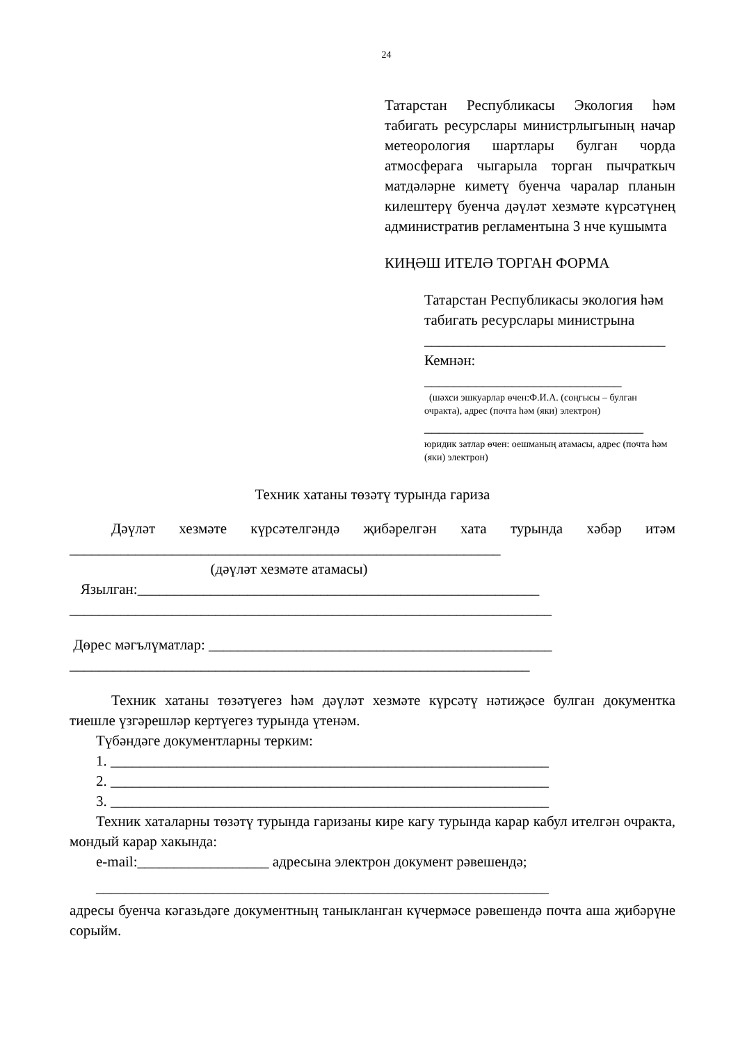24
Татарстан Республикасы Экология һәм табигать ресурслары министрлыгының начар метеорология шартлары булган чорда атмосферага чыгарыла торган пычраткыч матдәләрне киметү буенча чаралар планын килештерү буенча дәүләт хезмәте күрсәтүнең административ регламентына 3 нче кушымта
КИҢӘШ ИТЕЛӘ ТОРГАН ФОРМА
Татарстан Республикасы экология һәм табигать ресурслары министрына
_________________________________
Кемнән:
___________________________
(шәхси эшкуарлар өчен:Ф.И.А. (соңгысы – булган очракта), адрес (почта һәм (яки) электрон)
______________________________
юридик затлар өчен: оешманың атамасы, адрес (почта һәм (яки) электрон)
Техник хатаны төзәтү турында гариза
Дәүләт хезмәте күрсәтелгәндә җибәрелгән хата турында хәбәр итәм ___________________________________________________________
(дәүләт хезмәте атамасы)
Язылган:_______________________________________________________
__________________________________________________________________
Дөрес мәгълүматлар: _______________________________________________
_______________________________________________________________
Техник хатаны төзәтүегез һәм дәүләт хезмәте күрсәтү нәтиҗәсе булган документка тиешле үзгәрешләр кертүегез турында үтенәм.
Түбәндәге документларны терким:
1. ____________________________________________________________
2. ____________________________________________________________
3. ____________________________________________________________
Техник хаталарны төзәтү турында гаризаны кире кагу турында карар кабул ителгән очракта, мондый карар хакында:
e-mail:__________________ адресына электрон документ рәвешендә;
______________________________________________________________
адресы буенча кәгазьдәге документның таныкланган күчермәсе рәвешендә почта аша җибәрүне сорыйм.